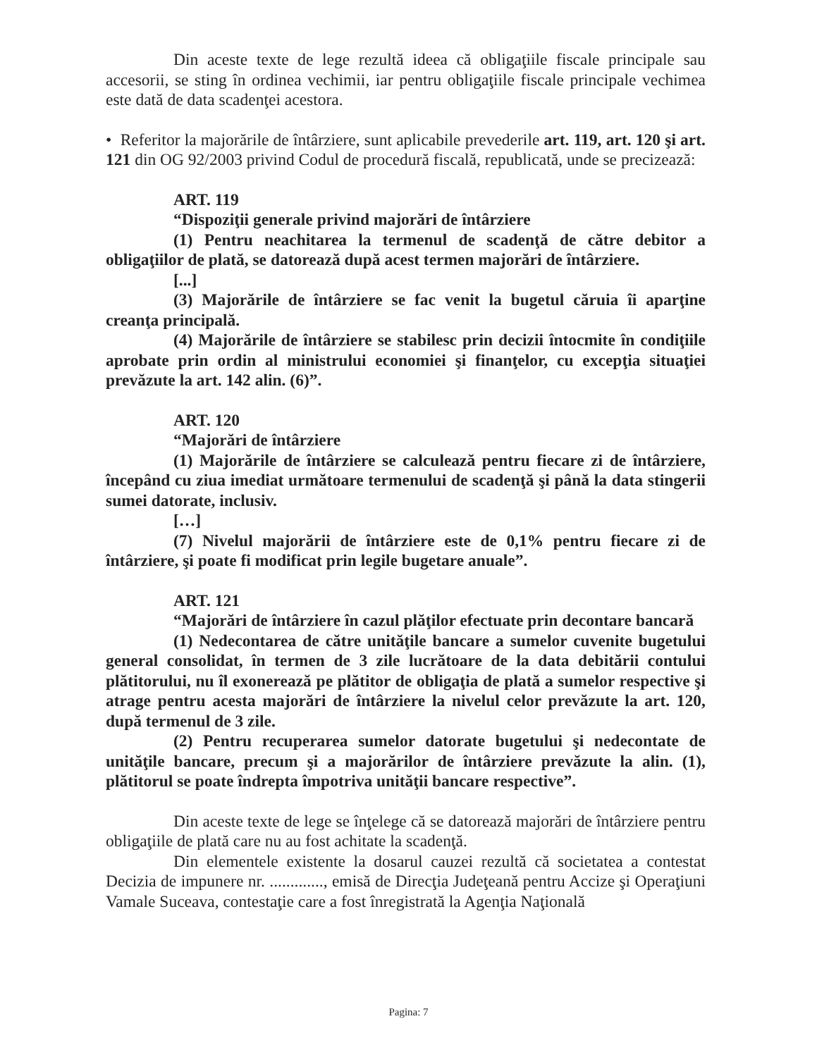Din aceste texte de lege rezultă ideea că obligaţiile fiscale principale sau accesorii, se sting în ordinea vechimii, iar pentru obligaţiile fiscale principale vechimea este dată de data scadenţei acestora.
• Referitor la majorările de întârziere, sunt aplicabile prevederile art. 119, art. 120 şi art. 121 din OG 92/2003 privind Codul de procedură fiscală, republicată, unde se precizează:
ART. 119
“Dispoziţii generale privind majorări de întârziere
(1) Pentru neachitarea la termenul de scadenţă de către debitor a obligaţiilor de plată, se datorează după acest termen majorări de întârziere.
[...]
(3) Majorările de întârziere se fac venit la bugetul căruia îi aparţine creanţa principală.
(4) Majorările de întârziere se stabilesc prin decizii întocmite în condiţiile aprobate prin ordin al ministrului economiei şi finanţelor, cu excepţia situaţiei prevăzute la art. 142 alin. (6)”.
ART. 120
“Majorări de întârziere
(1) Majorările de întârziere se calculează pentru fiecare zi de întârziere, începând cu ziua imediat următoare termenului de scadenţă şi până la data stingerii sumei datorate, inclusiv.
[…]
(7) Nivelul majorării de întârziere este de 0,1% pentru fiecare zi de întârziere, şi poate fi modificat prin legile bugetare anuale”.
ART. 121
“Majorări de întârziere în cazul plăţilor efectuate prin decontare bancară
(1) Nedecontarea de către unităţile bancare a sumelor cuvenite bugetului general consolidat, în termen de 3 zile lucrătoare de la data debitării contului plătitorului, nu îl exonerează pe plătitor de obligaţia de plată a sumelor respective şi atrage pentru acesta majorări de întârziere la nivelul celor prevăzute la art. 120, după termenul de 3 zile.
(2) Pentru recuperarea sumelor datorate bugetului şi nedecontate de unităţile bancare, precum şi a majorărilor de întârziere prevăzute la alin. (1), plătitorul se poate îndrepta împotriva unităţii bancare respective”.
Din aceste texte de lege se înţelege că se datorează majorări de întârziere pentru obligaţiile de plată care nu au fost achitate la scadenţă.
Din elementele existente la dosarul cauzei rezultă că societatea a contestat Decizia de impunere nr. ............., emisă de Direcţia Judeţeană pentru Accize şi Operaţiuni Vamale Suceava, contestaţie care a fost înregistrată la Agenţia Naţională
Pagina: 7